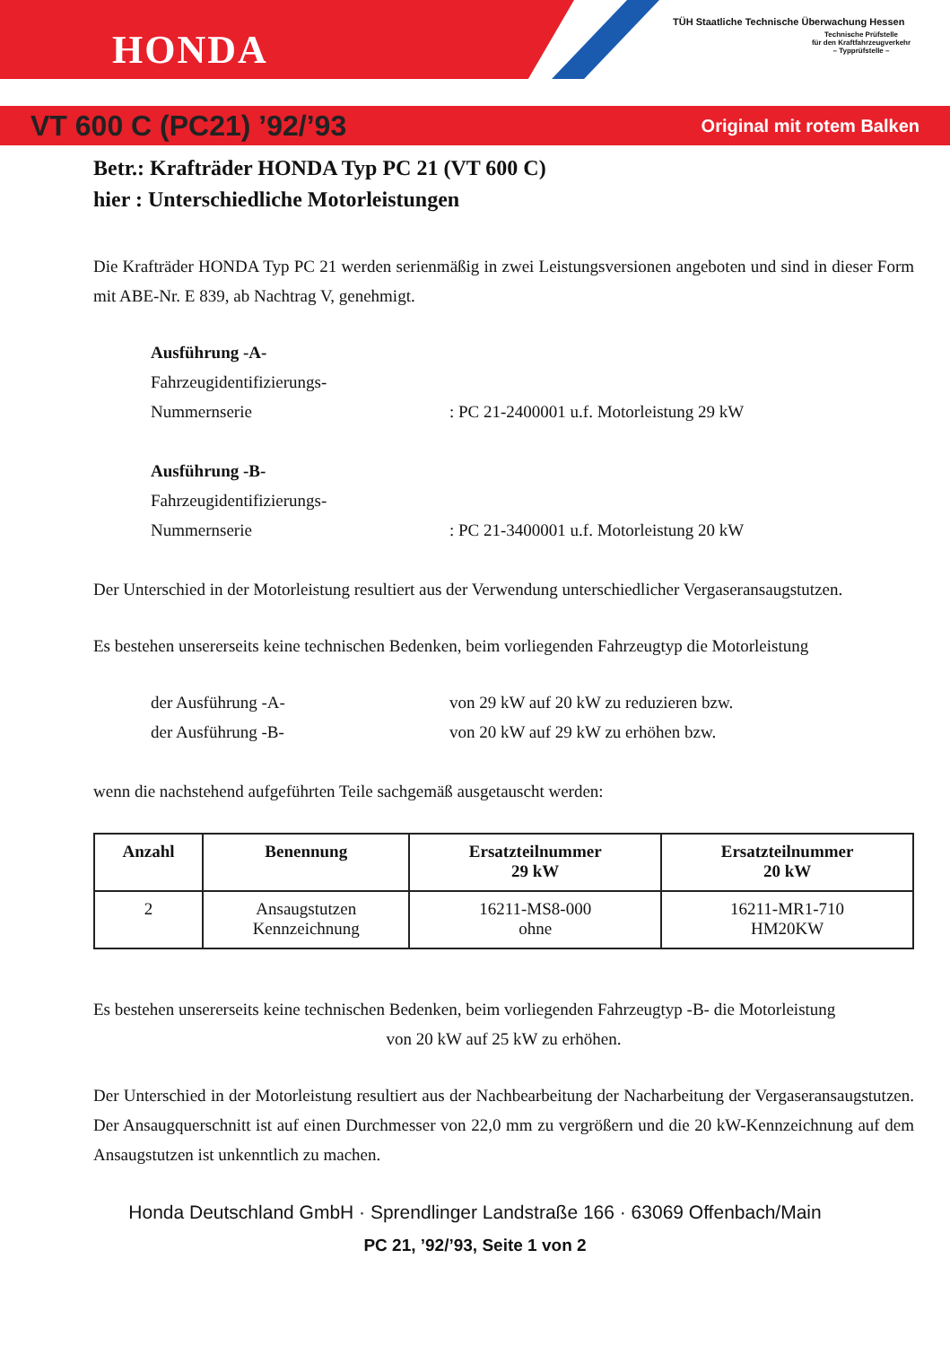HONDA
TÜH Staatliche Technische Überwachung Hessen
Technische Prüfstelle
für den Kraftfahrzeugverkehr
– Typprüfstelle –
VT 600 C (PC21) ’92/’93 Original mit rotem Balken
Betr.: Krafträder HONDA Typ PC 21 (VT 600 C)
hier : Unterschiedliche Motorleistungen
Die Krafträder HONDA Typ PC 21 werden serienmäßig in zwei Leistungsversionen angeboten und sind in dieser Form mit ABE-Nr. E 839, ab Nachtrag V, genehmigt.
Ausführung -A-
Fahrzeugidentifizierungs-
Nummernserie: PC 21-2400001 u.f. Motorleistung 29 kW
Ausführung -B-
Fahrzeugidentifizierungs-
Nummernserie: PC 21-3400001 u.f. Motorleistung 20 kW
Der Unterschied in der Motorleistung resultiert aus der Verwendung unterschiedlicher Vergaseransaugstutzen.
Es bestehen unsererseits keine technischen Bedenken, beim vorliegenden Fahrzeugtyp die Motorleistung
der Ausführung -A- von 29 kW auf 20 kW zu reduzieren bzw.
der Ausführung -B- von 20 kW auf 29 kW zu erhöhen bzw.
wenn die nachstehend aufgeführten Teile sachgemäß ausgetauscht werden:
| Anzahl | Benennung | Ersatzteilnummer 29 kW | Ersatzteilnummer 20 kW |
| --- | --- | --- | --- |
| 2 | Ansaugstutzen Kennzeichnung | 16211-MS8-000 ohne | 16211-MR1-710 HM20KW |
Es bestehen unsererseits keine technischen Bedenken, beim vorliegenden Fahrzeugtyp -B- die Motorleistung
von 20 kW auf 25 kW zu erhöhen.
Der Unterschied in der Motorleistung resultiert aus der Nachbearbeitung der Nacharbeitung der Vergaseransaugstutzen. Der Ansaugquerschnitt ist auf einen Durchmesser von 22,0 mm zu vergrößern und die 20 kW-Kennzeichnung auf dem Ansaugstutzen ist unkenntlich zu machen.
Honda Deutschland GmbH · Sprendlinger Landstraße 166 · 63069 Offenbach/Main
PC 21, ’92/’93, Seite 1 von 2